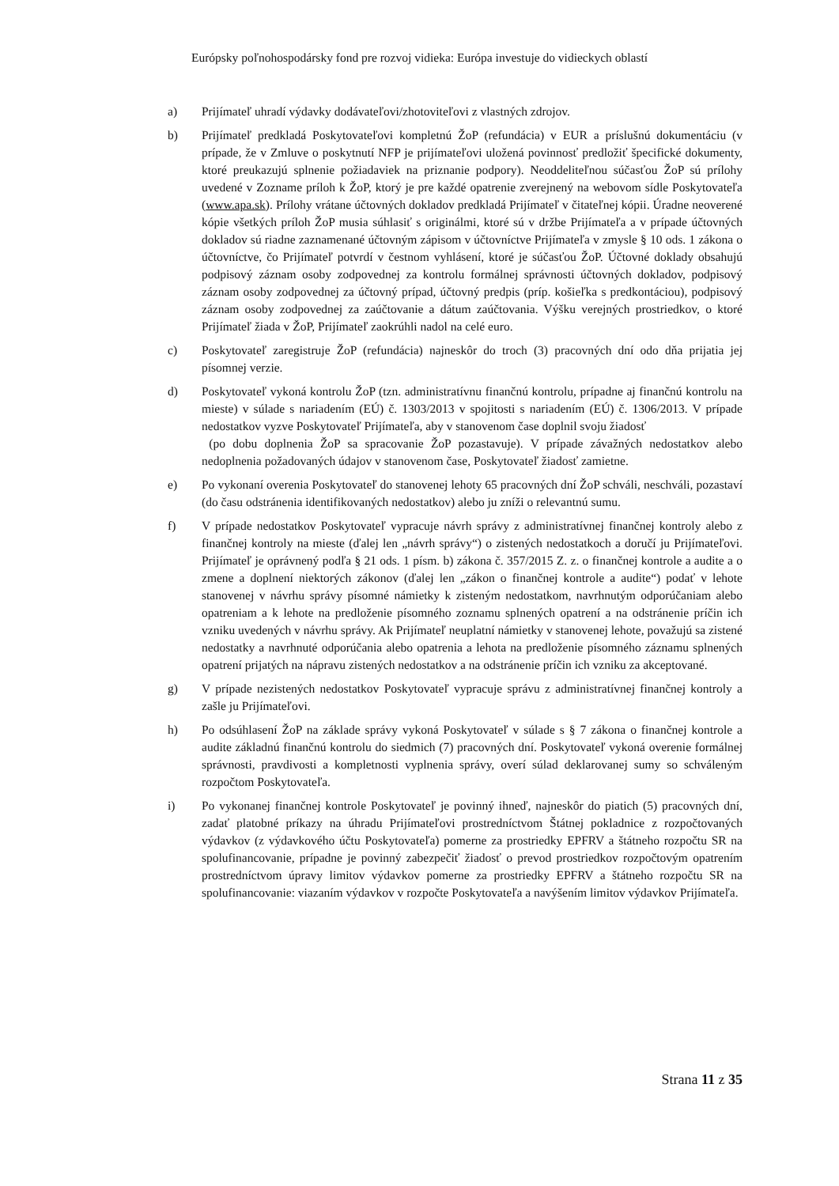Európsky poľnohospodársky fond pre rozvoj vidieka: Európa investuje do vidieckych oblastí
a) Prijímateľ uhradí výdavky dodávateľovi/zhotoviteľovi z vlastných zdrojov.
b) Prijímateľ predkladá Poskytovateľovi kompletnú ŽoP (refundácia) v EUR a príslušnú dokumentáciu (v prípade, že v Zmluve o poskytnutí NFP je prijímateľovi uložená povinnosť predložiť špecifické dokumenty, ktoré preukazujú splnenie požiadaviek na priznanie podpory). Neoddeliteľnou súčasťou ŽoP sú prílohy uvedené v Zozname príloh k ŽoP, ktorý je pre každé opatrenie zverejnený na webovom sídle Poskytovateľa (www.apa.sk). Prílohy vrátane účtovných dokladov predkladá Prijímateľ v čitateľnej kópii. Úradne neoverené kópie všetkých príloh ŽoP musia súhlasiť s originálmi, ktoré sú v držbe Prijímateľa a v prípade účtovných dokladov sú riadne zaznamenané účtovným zápisom v účtovníctve Prijímateľa v zmysle § 10 ods. 1 zákona o účtovníctve, čo Prijímateľ potvrdí v čestnom vyhlásení, ktoré je súčasťou ŽoP. Účtovné doklady obsahujú podpisový záznam osoby zodpovednej za kontrolu formálnej správnosti účtovných dokladov, podpisový záznam osoby zodpovednej za účtovný prípad, účtovný predpis (príp. košieľka s predkontáciou), podpisový záznam osoby zodpovednej za zaúčtovanie a dátum zaúčtovania. Výšku verejných prostriedkov, o ktoré Prijímateľ žiada v ŽoP, Prijímateľ zaokrúhli nadol na celé euro.
c) Poskytovateľ zaregistruje ŽoP (refundácia) najneskôr do troch (3) pracovných dní odo dňa prijatia jej písomnej verzie.
d) Poskytovateľ vykoná kontrolu ŽoP (tzn. administratívnu finančnú kontrolu, prípadne aj finančnú kontrolu na mieste) v súlade s nariadením (EÚ) č. 1303/2013 v spojitosti s nariadením (EÚ) č. 1306/2013. V prípade nedostatkov vyzve Poskytovateľ Prijímateľa, aby v stanovenom čase doplnil svoju žiadosť
(po dobu doplnenia ŽoP sa spracovanie ŽoP pozastavuje). V prípade závažných nedostatkov alebo nedoplnenia požadovaných údajov v stanovenom čase, Poskytovateľ žiadosť zamietne.
e) Po vykonaní overenia Poskytovateľ do stanovenej lehoty 65 pracovných dní ŽoP schváli, neschváli, pozastaví (do času odstránenia identifikovaných nedostatkov) alebo ju zníži o relevantnú sumu.
f) V prípade nedostatkov Poskytovateľ vypracuje návrh správy z administratívnej finančnej kontroly alebo z finančnej kontroly na mieste (ďalej len „návrh správy“) o zistených nedostatkoch a doručí ju Prijímateľovi. Prijímateľ je oprávnený podľa § 21 ods. 1 písm. b) zákona č. 357/2015 Z. z. o finančnej kontrole a audite a o zmene a doplnení niektorých zákonov (ďalej len „zákon o finančnej kontrole a audite“) podať v lehote stanovenej v návrhu správy písomné námietky k zisteným nedostatkom, navrhnutým odporúčaniam alebo opatreniam a k lehote na predloženie písomného zoznamu splnených opatrení a na odstránenie príčin ich vzniku uvedených v návrhu správy. Ak Prijímateľ neuplatní námietky v stanovenej lehote, považujú sa zistené nedostatky a navrhnuté odporúčania alebo opatrenia a lehota na predloženie písomného záznamu splnených opatrení prijatých na nápravu zistených nedostatkov a na odstránenie príčin ich vzniku za akceptované.
g) V prípade nezistených nedostatkov Poskytovateľ vypracuje správu z administratívnej finančnej kontroly a zašle ju Prijímateľovi.
h) Po odsúhlasení ŽoP na základe správy vykoná Poskytovateľ v súlade s § 7 zákona o finančnej kontrole a audite základnú finančnú kontrolu do siedmich (7) pracovných dní. Poskytovateľ vykoná overenie formálnej správnosti, pravdivosti a kompletnosti vyplnenia správy, overí súlad deklarovanej sumy so schváleným rozpočtom Poskytovateľa.
i) Po vykonanej finančnej kontrole Poskytovateľ je povinný ihneď, najneskôr do piatich (5) pracovných dní, zadať platobné príkazy na úhradu Prijímateľovi prostredníctvom Štátnej pokladnice z rozpočtovaných výdavkov (z výdavkového účtu Poskytovateľa) pomerne za prostriedky EPFRV a štátneho rozpočtu SR na spolufinancovanie, prípadne je povinný zabezpečiť žiadosť o prevod prostriedkov rozpočtovým opatrením prostredníctvom úpravy limitov výdavkov pomerne za prostriedky EPFRV a štátneho rozpočtu SR na spolufinancovanie: viazaním výdavkov v rozpočte Poskytovateľa a navýšením limitov výdavkov Prijímateľa.
Strana 11 z 35